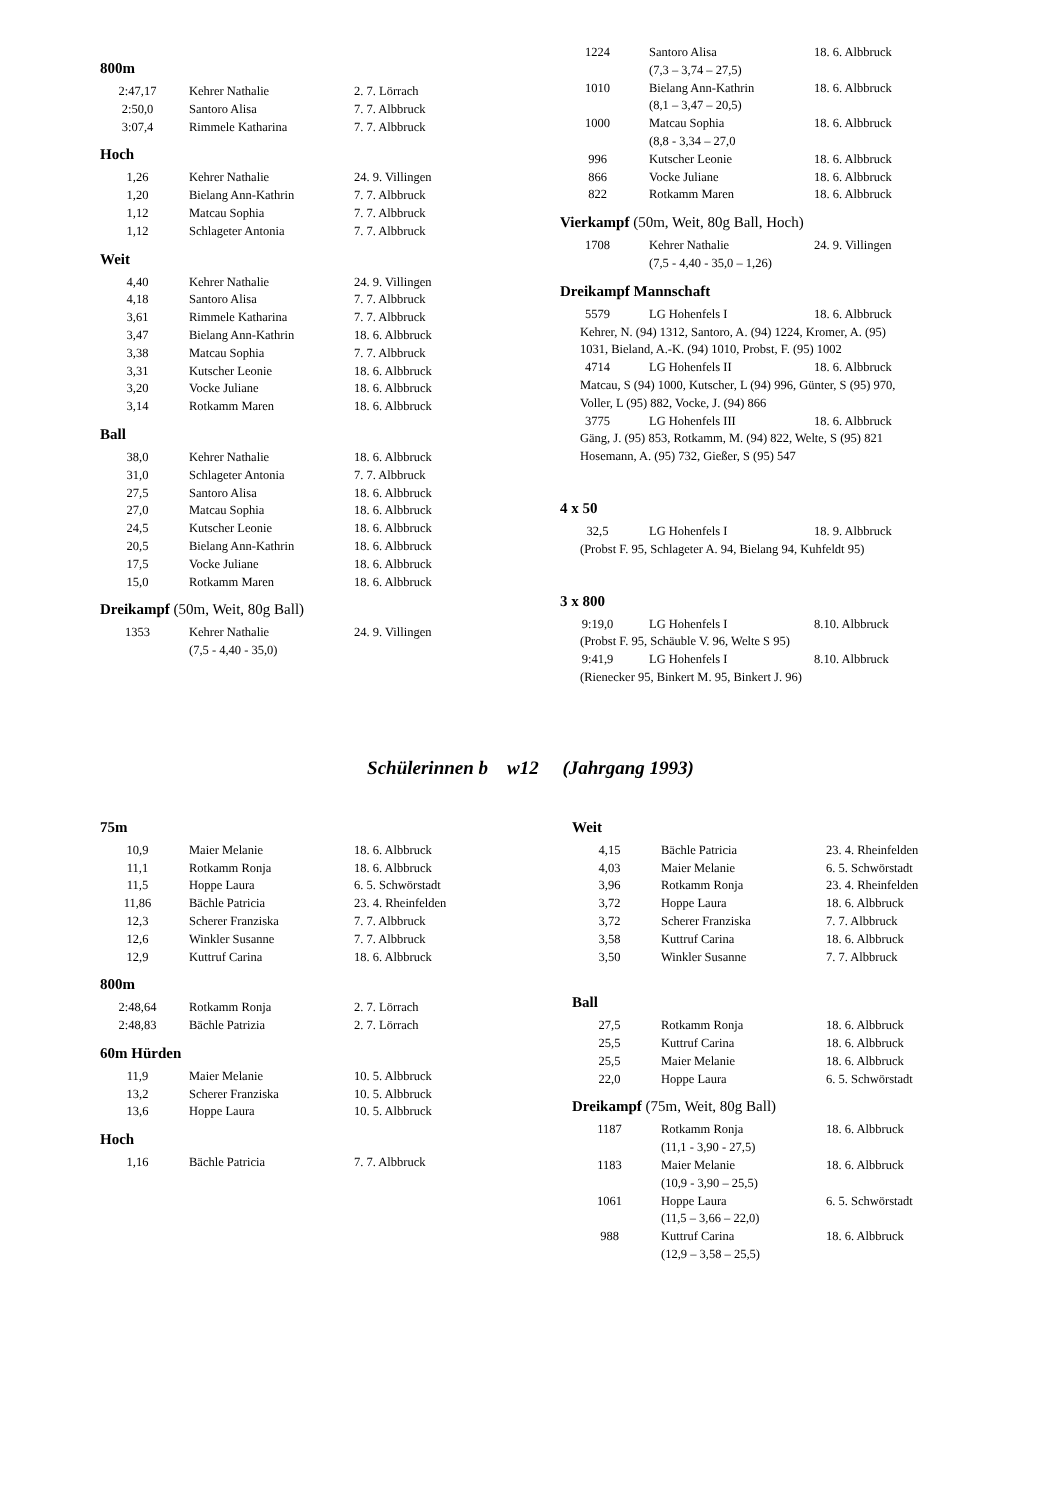800m
| 2:47,17 | Kehrer Nathalie | 2. 7. Lörrach |
| 2:50,0 | Santoro Alisa | 7. 7. Albbruck |
| 3:07,4 | Rimmele Katharina | 7. 7. Albbruck |
Hoch
| 1,26 | Kehrer Nathalie | 24. 9. Villingen |
| 1,20 | Bielang Ann-Kathrin | 7. 7. Albbruck |
| 1,12 | Matcau Sophia | 7. 7. Albbruck |
| 1,12 | Schlageter Antonia | 7. 7. Albbruck |
Weit
| 4,40 | Kehrer Nathalie | 24. 9. Villingen |
| 4,18 | Santoro Alisa | 7. 7. Albbruck |
| 3,61 | Rimmele Katharina | 7. 7. Albbruck |
| 3,47 | Bielang Ann-Kathrin | 18. 6. Albbruck |
| 3,38 | Matcau Sophia | 7. 7. Albbruck |
| 3,31 | Kutscher Leonie | 18. 6. Albbruck |
| 3,20 | Vocke Juliane | 18. 6. Albbruck |
| 3,14 | Rotkamm Maren | 18. 6. Albbruck |
Ball
| 38,0 | Kehrer Nathalie | 18. 6. Albbruck |
| 31,0 | Schlageter Antonia | 7. 7. Albbruck |
| 27,5 | Santoro Alisa | 18. 6. Albbruck |
| 27,0 | Matcau Sophia | 18. 6. Albbruck |
| 24,5 | Kutscher Leonie | 18. 6. Albbruck |
| 20,5 | Bielang Ann-Kathrin | 18. 6. Albbruck |
| 17,5 | Vocke Juliane | 18. 6. Albbruck |
| 15,0 | Rotkamm Maren | 18. 6. Albbruck |
Dreikampf (50m, Weit, 80g Ball)
| 1353 | Kehrer Nathalie (7,5 - 4,40 - 35,0) | 24. 9. Villingen |
| 1224 | Santoro Alisa (7,3 – 3,74 – 27,5) | 18. 6. Albbruck |
| 1010 | Bielang Ann-Kathrin (8,1 – 3,47 – 20,5) | 18. 6. Albbruck |
| 1000 | Matcau Sophia (8,8 - 3,34 – 27,0 | 18. 6. Albbruck |
| 996 | Kutscher Leonie | 18. 6. Albbruck |
| 866 | Vocke Juliane | 18. 6. Albbruck |
| 822 | Rotkamm Maren | 18. 6. Albbruck |
Vierkampf (50m, Weit, 80g Ball, Hoch)
| 1708 | Kehrer Nathalie (7,5 - 4,40 - 35,0 – 1,26) | 24. 9. Villingen |
Dreikampf Mannschaft
| 5579 | LG Hohenfels I | 18. 6. Albbruck |
Kehrer, N. (94) 1312, Santoro, A. (94) 1224, Kromer, A. (95)
1031, Bieland, A.-K. (94) 1010, Probst, F. (95) 1002
| 4714 | LG Hohenfels II | 18. 6. Albbruck |
Matcau, S (94) 1000, Kutscher, L (94) 996, Günter, S (95) 970,
Voller, L (95) 882, Vocke, J. (94) 866
| 3775 | LG Hohenfels III | 18. 6. Albbruck |
Gäng, J. (95) 853, Rotkamm, M. (94) 822, Welte, S (95) 821
Hosemann, A. (95) 732, Gießer, S (95) 547
4 x 50
| 32,5 | LG Hohenfels I | 18. 9. Albbruck |
(Probst F. 95, Schlageter A. 94, Bielang 94, Kuhfeldt 95)
3 x 800
| 9:19,0 | LG Hohenfels I | 8.10. Albbruck |
(Probst F. 95, Schäuble V. 96, Welte S 95)
| 9:41,9 | LG Hohenfels I | 8.10. Albbruck |
(Rienecker 95, Binkert M. 95, Binkert J. 96)
Schülerinnen b w12 (Jahrgang 1993)
75m
| 10,9 | Maier Melanie | 18. 6. Albbruck |
| 11,1 | Rotkamm Ronja | 18. 6. Albbruck |
| 11,5 | Hoppe Laura | 6. 5. Schwörstadt |
| 11,86 | Bächle Patricia | 23. 4. Rheinfelden |
| 12,3 | Scherer Franziska | 7. 7. Albbruck |
| 12,6 | Winkler Susanne | 7. 7. Albbruck |
| 12,9 | Kuttruf Carina | 18. 6. Albbruck |
800m
| 2:48,64 | Rotkamm Ronja | 2. 7. Lörrach |
| 2:48,83 | Bächle Patrizia | 2. 7. Lörrach |
60m Hürden
| 11,9 | Maier Melanie | 10. 5. Albbruck |
| 13,2 | Scherer Franziska | 10. 5. Albbruck |
| 13,6 | Hoppe Laura | 10. 5. Albbruck |
Hoch
| 1,16 | Bächle Patricia | 7. 7. Albbruck |
Weit
| 4,15 | Bächle Patricia | 23. 4. Rheinfelden |
| 4,03 | Maier Melanie | 6. 5. Schwörstadt |
| 3,96 | Rotkamm Ronja | 23. 4. Rheinfelden |
| 3,72 | Hoppe Laura | 18. 6. Albbruck |
| 3,72 | Scherer Franziska | 7. 7. Albbruck |
| 3,58 | Kuttruf Carina | 18. 6. Albbruck |
| 3,50 | Winkler Susanne | 7. 7. Albbruck |
Ball
| 27,5 | Rotkamm Ronja | 18. 6. Albbruck |
| 25,5 | Kuttruf Carina | 18. 6. Albbruck |
| 25,5 | Maier Melanie | 18. 6. Albbruck |
| 22,0 | Hoppe Laura | 6. 5. Schwörstadt |
Dreikampf (75m, Weit, 80g Ball)
| 1187 | Rotkamm Ronja (11,1 - 3,90 - 27,5) | 18. 6. Albbruck |
| 1183 | Maier Melanie (10,9 - 3,90 – 25,5) | 18. 6. Albbruck |
| 1061 | Hoppe Laura (11,5 – 3,66 – 22,0) | 6. 5. Schwörstadt |
| 988 | Kuttruf Carina (12,9 – 3,58 – 25,5) | 18. 6. Albbruck |